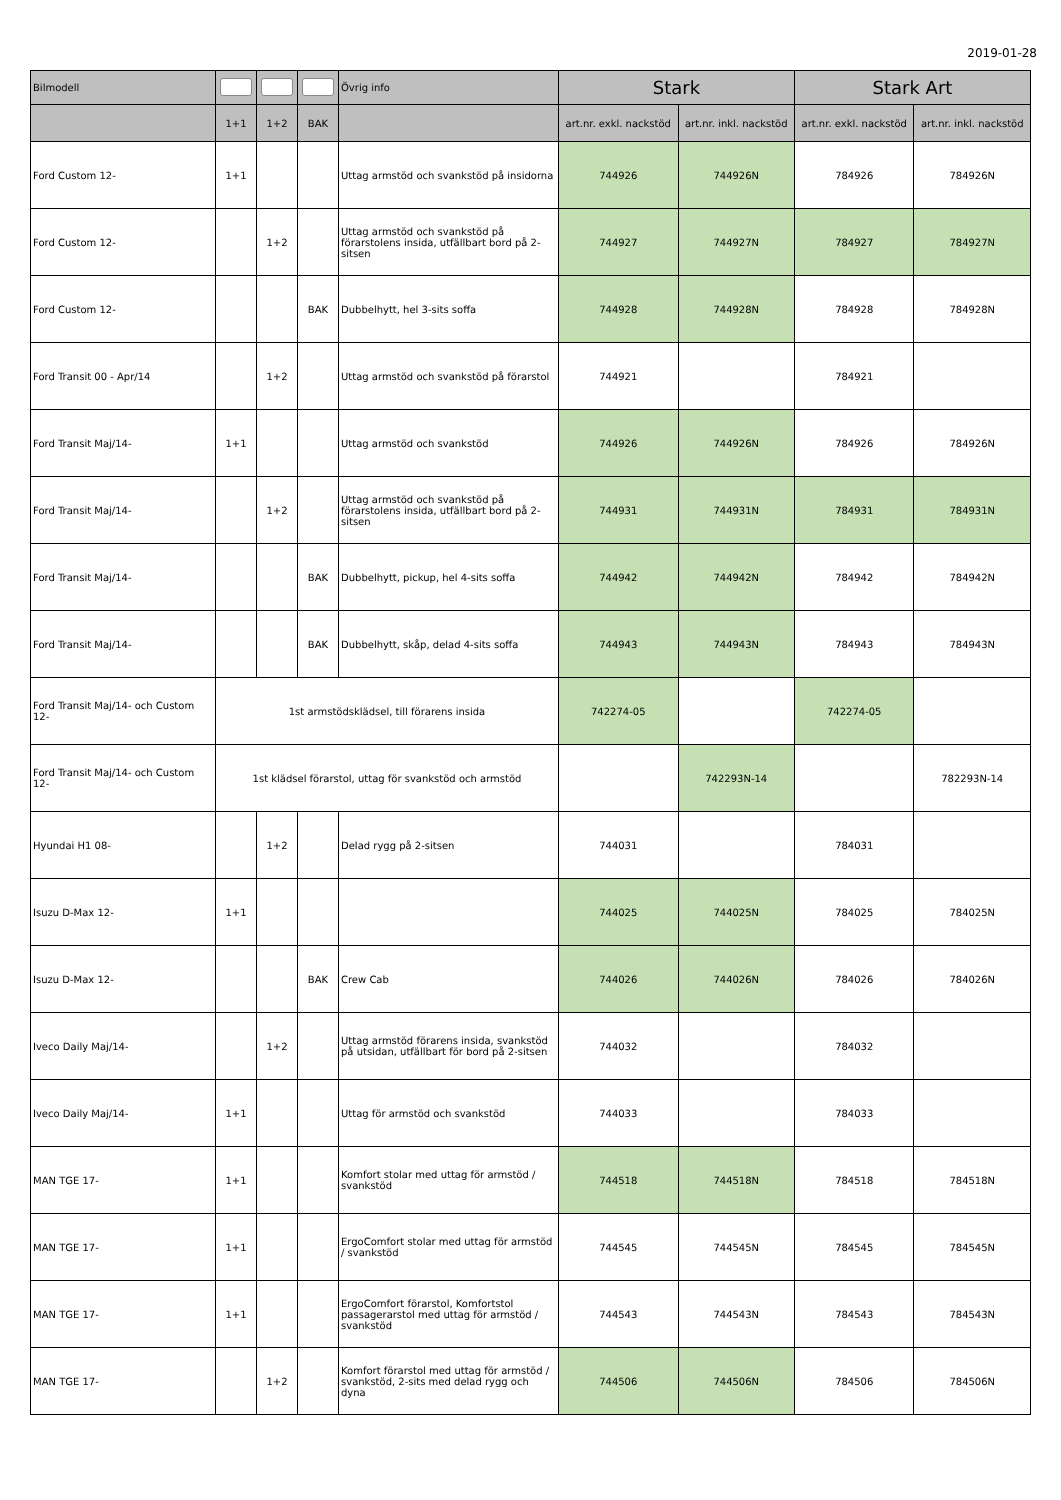2019-01-28
| Bilmodell | | | | Övrig info | Stark | | Stark Art | |
| --- | --- | --- | --- | --- | --- | --- | --- | --- |
| | 1+1 | 1+2 | BAK | | art.nr. exkl. nackstöd | art.nr. inkl. nackstöd | art.nr. exkl. nackstöd | art.nr. inkl. nackstöd |
| Ford Custom 12- | 1+1 | | | Uttag armstöd och svankstöd på insidorna | 744926 | 744926N | 784926 | 784926N |
| Ford Custom 12- | | 1+2 | | Uttag armstöd och svankstöd på förarstolens insida, utfällbart bord på 2-sitsen | 744927 | 744927N | 784927 | 784927N |
| Ford Custom 12- | | | BAK | Dubbelhytt, hel 3-sits soffa | 744928 | 744928N | 784928 | 784928N |
| Ford Transit 00 - Apr/14 | | 1+2 | | Uttag armstöd och svankstöd på förarstol | 744921 | | 784921 | |
| Ford Transit Maj/14- | 1+1 | | | Uttag armstöd och svankstöd | 744926 | 744926N | 784926 | 784926N |
| Ford Transit Maj/14- | | 1+2 | | Uttag armstöd och svankstöd på förarstolens insida, utfällbart bord på 2-sitsen | 744931 | 744931N | 784931 | 784931N |
| Ford Transit Maj/14- | | | BAK | Dubbelhytt, pickup, hel 4-sits soffa | 744942 | 744942N | 784942 | 784942N |
| Ford Transit Maj/14- | | | BAK | Dubbelhytt, skåp, delad 4-sits soffa | 744943 | 744943N | 784943 | 784943N |
| Ford Transit Maj/14- och Custom 12- | 1st armstödsklädsel, till förarens insida | | | | 742274-05 | | 742274-05 | |
| Ford Transit Maj/14- och Custom 12- | 1st klädsel förarstol, uttag för svankstöd och armstöd | | | | | 742293N-14 | | 782293N-14 |
| Hyundai H1 08- | | 1+2 | | Delad rygg på 2-sitsen | 744031 | | 784031 | |
| Isuzu D-Max 12- | 1+1 | | | | 744025 | 744025N | 784025 | 784025N |
| Isuzu D-Max 12- | | | BAK | Crew Cab | 744026 | 744026N | 784026 | 784026N |
| Iveco Daily Maj/14- | | 1+2 | | Uttag armstöd förarens insida, svankstöd på utsidan, utfällbart för bord på 2-sitsen | 744032 | | 784032 | |
| Iveco Daily Maj/14- | 1+1 | | | Uttag för armstöd och svankstöd | 744033 | | 784033 | |
| MAN TGE 17- | 1+1 | | | Komfort stolar med uttag för armstöd / svankstöd | 744518 | 744518N | 784518 | 784518N |
| MAN TGE 17- | 1+1 | | | ErgoComfort stolar med uttag för armstöd / svankstöd | 744545 | 744545N | 784545 | 784545N |
| MAN TGE 17- | 1+1 | | | ErgoComfort förarstol, Komfortstol passagerarstol med uttag för armstöd / svankstöd | 744543 | 744543N | 784543 | 784543N |
| MAN TGE 17- | | 1+2 | | Komfort förarstol med uttag för armstöd / svankstöd, 2-sits med delad rygg och dyna | 744506 | 744506N | 784506 | 784506N |